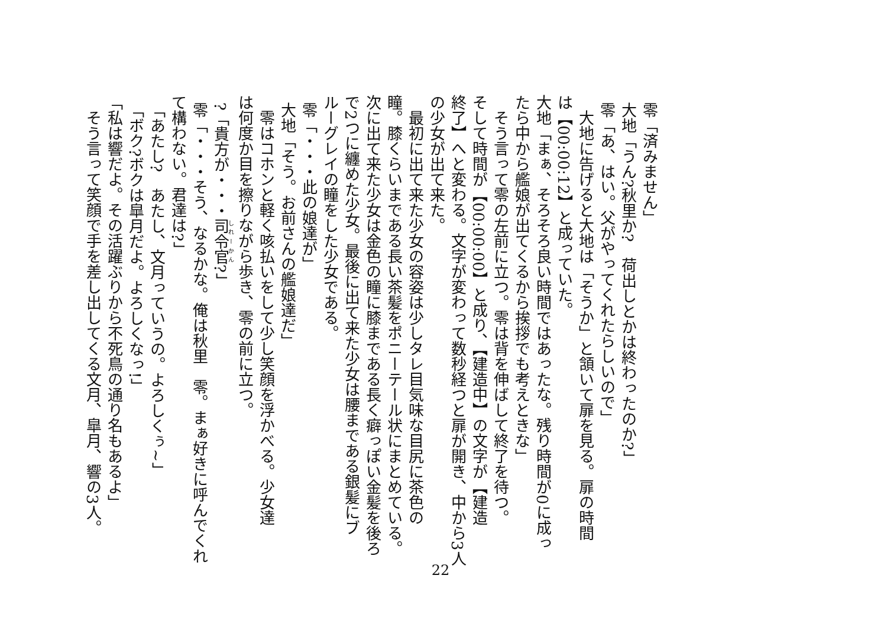零「済みません」
大地「うん?秋里か?　荷出しとかは終わったのか?」
零「あ、はい。父がやってくれたらしいので」
　大地に告げると大地は「そうか」と頷いて扉を見る。扉の時間
は【00:00:12】と成っていた。
大地「まぁ、そろそろ良い時間ではあったな。残り時間が0に成っ
たら中から艦娘が出てくるから挨拶でも考えときな」
　そう言って零の左前に立つ。零は背を伸ばして終了を待つ。
そして時間が【00:00:00】と成り、【建造中】の文字が【建造
終了】へと変わる。文字が変わって数秒経つと扉が開き、中から3人
の少女が出て来た。
　最初に出て来た少女の容姿は少しタレ目気味な目尻に茶色の
瞳。膝くらいまである長い茶髪をポニーテール状にまとめている。
次に出て来た少女は金色の瞳に膝まである長く癖っぽい金髪を後ろ
で2つに纏めた少女。最後に出て来た少女は腰まである銀髪にブ
ルーグレイの瞳をした少女である。
零「・・・此の娘達が」
大地「そう。お前さんの艦娘達だ」
　零はコホンと軽く咳払いをして少し笑顔を浮かべる。少女達
は何度か目を擦りながら歩き、零の前に立つ。
?「貴方が・・・司令官?」
零「・・・そう、なるかな。俺は秋里　零。まぁ好きに呼んでくれ
て構わない。君達は?」
「あたし?　あたし、文月っていうの。よろしくぅ~」
「ボク?ボクは皐月だよ。よろしくなっ!」
「私は響だよ。その活躍ぶりから不死鳥の通り名もあるよ」
　そう言って笑顔で手を差し出してくる文月、皐月、響の3人。
22